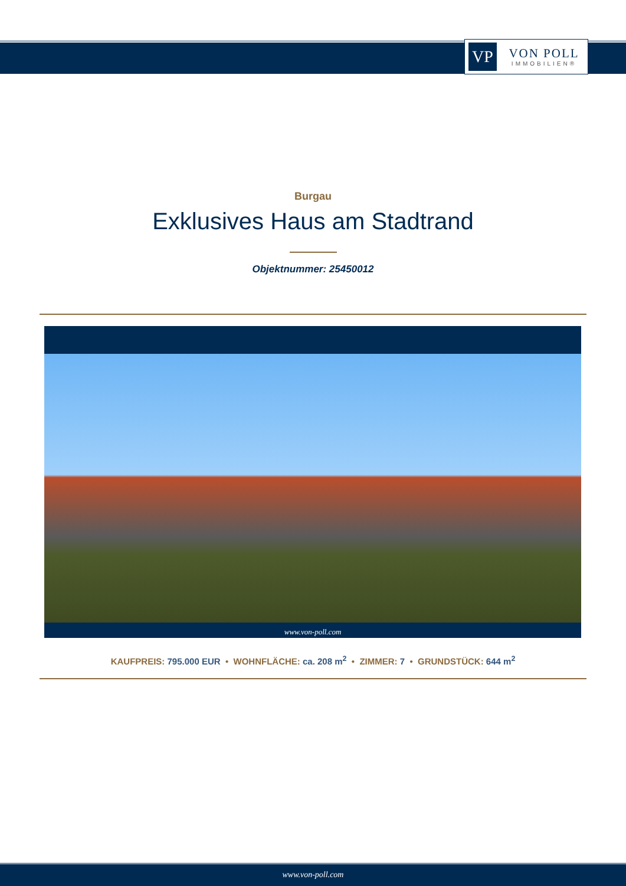VP
VON POLL
IMMOBILIEN®
Burgau
Exklusives Haus am Stadtrand
Objektnummer: 25450012
www.von-poll.com
KAUFPREIS: 795.000 EUR • WOHNFLÄCHE: ca. 208 m<sup>2</sup> • ZIMMER: 7 • GRUNDSTÜCK: 644 m<sup>2</sup>
www.von-poll.com